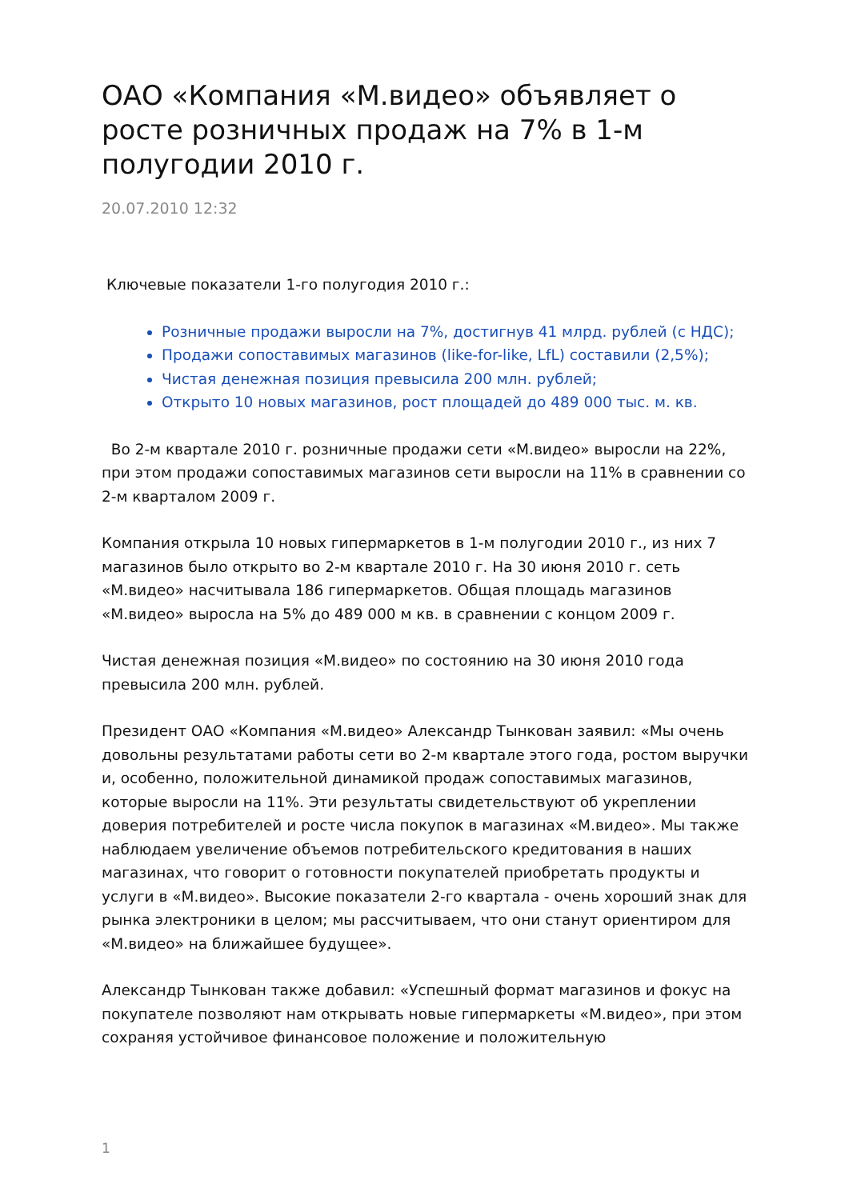ОАО «Компания «М.видео» объявляет о росте розничных продаж на 7% в 1-м полугодии 2010 г.
20.07.2010 12:32
Ключевые показатели 1-го полугодия 2010 г.:
Розничные продажи выросли на 7%, достигнув 41 млрд. рублей (с НДС);
Продажи сопоставимых магазинов (like-for-like, LfL) составили (2,5%);
Чистая денежная позиция превысила 200 млн. рублей;
Открыто 10 новых магазинов, рост площадей до 489 000 тыс. м. кв.
Во 2-м квартале 2010 г. розничные продажи сети «М.видео» выросли на 22%, при этом продажи сопоставимых магазинов сети выросли на 11% в сравнении со 2-м кварталом 2009 г.
Компания открыла 10 новых гипермаркетов в 1-м полугодии 2010 г., из них 7 магазинов было открыто во 2-м квартале 2010 г. На 30 июня 2010 г. сеть «М.видео» насчитывала 186 гипермаркетов. Общая площадь магазинов «М.видео» выросла на 5% до 489 000 м кв. в сравнении с концом 2009 г.
Чистая денежная позиция «М.видео» по состоянию на 30 июня 2010 года превысила 200 млн. рублей.
Президент ОАО «Компания «М.видео» Александр Тынкован заявил: «Мы очень довольны результатами работы сети во 2-м квартале этого года, ростом выручки и, особенно, положительной динамикой продаж сопоставимых магазинов, которые выросли на 11%. Эти результаты свидетельствуют об укреплении доверия потребителей и росте числа покупок в магазинах «М.видео». Мы также наблюдаем увеличение объемов потребительского кредитования в наших магазинах, что говорит о готовности покупателей приобретать продукты и услуги в «М.видео». Высокие показатели 2-го квартала - очень хороший знак для рынка электроники в целом; мы рассчитываем, что они станут ориентиром для «М.видео» на ближайшее будущее».
Александр Тынкован также добавил: «Успешный формат магазинов и фокус на покупателе позволяют нам открывать новые гипермаркеты «М.видео», при этом сохраняя устойчивое финансовое положение и положительную
1